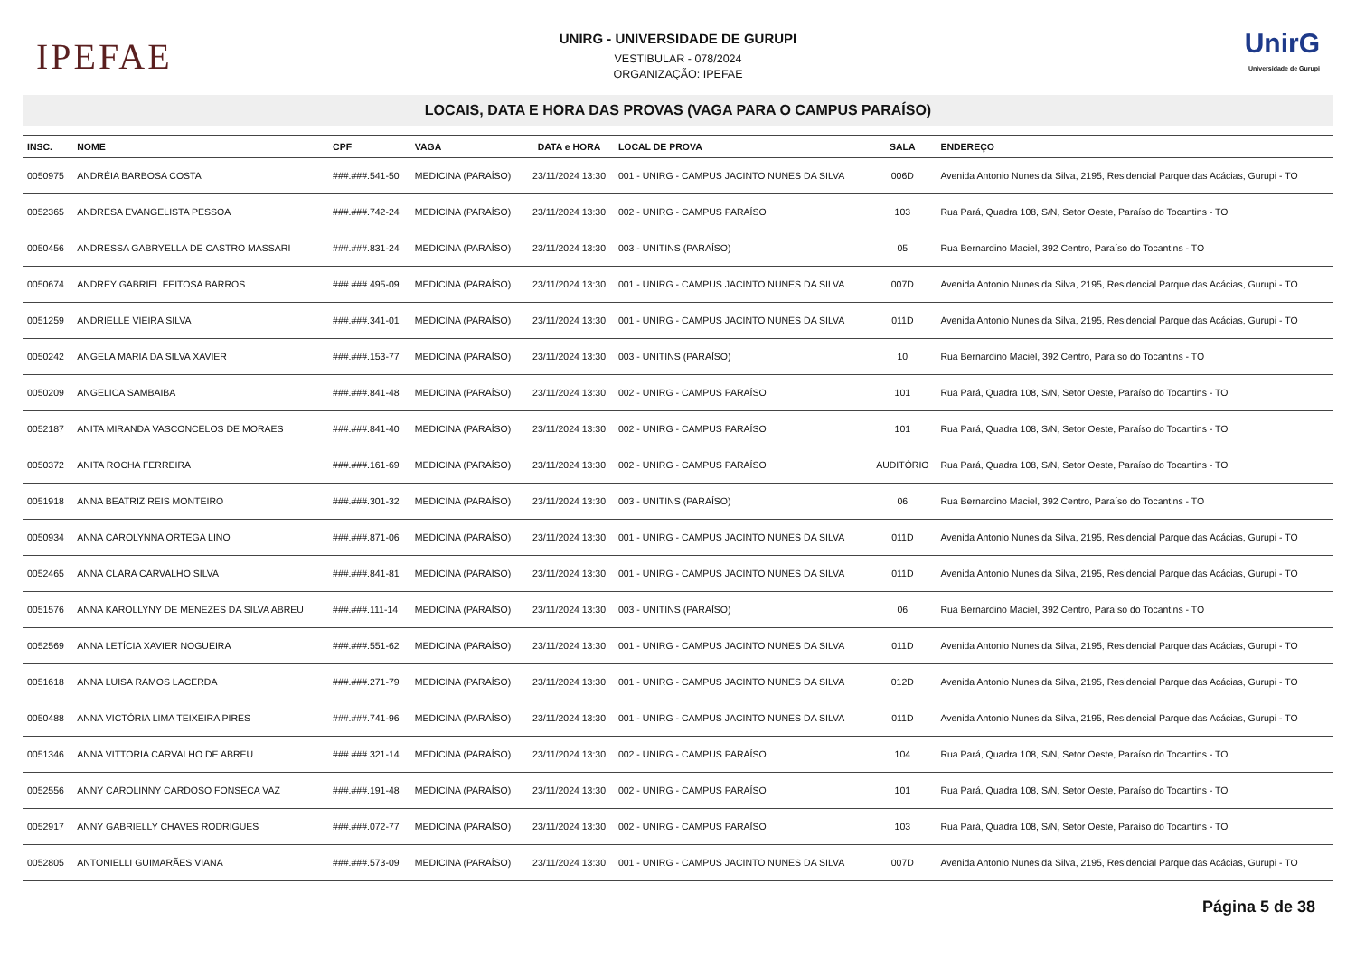IPEFAE
UNIRG - UNIVERSIDADE DE GURUPI
VESTIBULAR - 078/2024
ORGANIZAÇÃO: IPEFAE
UnirG
Universidade de Gurupi
LOCAIS, DATA E HORA DAS PROVAS (VAGA PARA O CAMPUS PARAÍSO)
| INSC. | NOME | CPF | VAGA | DATA e HORA | LOCAL DE PROVA | SALA | ENDEREÇO |
| --- | --- | --- | --- | --- | --- | --- | --- |
| 0050975 | ANDRÉIA BARBOSA COSTA | ###.###.541-50 | MEDICINA (PARAÍSO) | 23/11/2024 13:30 | 001 - UNIRG - CAMPUS JACINTO NUNES DA SILVA | 006D | Avenida Antonio Nunes da Silva, 2195, Residencial Parque das Acácias, Gurupi - TO |
| 0052365 | ANDRESA EVANGELISTA PESSOA | ###.###.742-24 | MEDICINA (PARAÍSO) | 23/11/2024 13:30 | 002 - UNIRG - CAMPUS PARAÍSO | 103 | Rua Pará, Quadra 108, S/N, Setor Oeste, Paraíso do Tocantins - TO |
| 0050456 | ANDRESSA GABRYELLA DE CASTRO MASSARI | ###.###.831-24 | MEDICINA (PARAÍSO) | 23/11/2024 13:30 | 003 - UNITINS (PARAÍSO) | 05 | Rua Bernardino Maciel, 392 Centro, Paraíso do Tocantins - TO |
| 0050674 | ANDREY GABRIEL FEITOSA BARROS | ###.###.495-09 | MEDICINA (PARAÍSO) | 23/11/2024 13:30 | 001 - UNIRG - CAMPUS JACINTO NUNES DA SILVA | 007D | Avenida Antonio Nunes da Silva, 2195, Residencial Parque das Acácias, Gurupi - TO |
| 0051259 | ANDRIELLE VIEIRA SILVA | ###.###.341-01 | MEDICINA (PARAÍSO) | 23/11/2024 13:30 | 001 - UNIRG - CAMPUS JACINTO NUNES DA SILVA | 011D | Avenida Antonio Nunes da Silva, 2195, Residencial Parque das Acácias, Gurupi - TO |
| 0050242 | ANGELA MARIA DA SILVA XAVIER | ###.###.153-77 | MEDICINA (PARAÍSO) | 23/11/2024 13:30 | 003 - UNITINS (PARAÍSO) | 10 | Rua Bernardino Maciel, 392 Centro, Paraíso do Tocantins - TO |
| 0050209 | ANGELICA SAMBAIBA | ###.###.841-48 | MEDICINA (PARAÍSO) | 23/11/2024 13:30 | 002 - UNIRG - CAMPUS PARAÍSO | 101 | Rua Pará, Quadra 108, S/N, Setor Oeste, Paraíso do Tocantins - TO |
| 0052187 | ANITA MIRANDA VASCONCELOS DE MORAES | ###.###.841-40 | MEDICINA (PARAÍSO) | 23/11/2024 13:30 | 002 - UNIRG - CAMPUS PARAÍSO | 101 | Rua Pará, Quadra 108, S/N, Setor Oeste, Paraíso do Tocantins - TO |
| 0050372 | ANITA ROCHA FERREIRA | ###.###.161-69 | MEDICINA (PARAÍSO) | 23/11/2024 13:30 | 002 - UNIRG - CAMPUS PARAÍSO | AUDITÓRIO | Rua Pará, Quadra 108, S/N, Setor Oeste, Paraíso do Tocantins - TO |
| 0051918 | ANNA BEATRIZ REIS MONTEIRO | ###.###.301-32 | MEDICINA (PARAÍSO) | 23/11/2024 13:30 | 003 - UNITINS (PARAÍSO) | 06 | Rua Bernardino Maciel, 392 Centro, Paraíso do Tocantins - TO |
| 0050934 | ANNA CAROLYNNA ORTEGA LINO | ###.###.871-06 | MEDICINA (PARAÍSO) | 23/11/2024 13:30 | 001 - UNIRG - CAMPUS JACINTO NUNES DA SILVA | 011D | Avenida Antonio Nunes da Silva, 2195, Residencial Parque das Acácias, Gurupi - TO |
| 0052465 | ANNA CLARA CARVALHO SILVA | ###.###.841-81 | MEDICINA (PARAÍSO) | 23/11/2024 13:30 | 001 - UNIRG - CAMPUS JACINTO NUNES DA SILVA | 011D | Avenida Antonio Nunes da Silva, 2195, Residencial Parque das Acácias, Gurupi - TO |
| 0051576 | ANNA KAROLLYNY DE MENEZES DA SILVA ABREU | ###.###.111-14 | MEDICINA (PARAÍSO) | 23/11/2024 13:30 | 003 - UNITINS (PARAÍSO) | 06 | Rua Bernardino Maciel, 392 Centro, Paraíso do Tocantins - TO |
| 0052569 | ANNA LETÍCIA XAVIER NOGUEIRA | ###.###.551-62 | MEDICINA (PARAÍSO) | 23/11/2024 13:30 | 001 - UNIRG - CAMPUS JACINTO NUNES DA SILVA | 011D | Avenida Antonio Nunes da Silva, 2195, Residencial Parque das Acácias, Gurupi - TO |
| 0051618 | ANNA LUISA RAMOS LACERDA | ###.###.271-79 | MEDICINA (PARAÍSO) | 23/11/2024 13:30 | 001 - UNIRG - CAMPUS JACINTO NUNES DA SILVA | 012D | Avenida Antonio Nunes da Silva, 2195, Residencial Parque das Acácias, Gurupi - TO |
| 0050488 | ANNA VICTÓRIA LIMA TEIXEIRA PIRES | ###.###.741-96 | MEDICINA (PARAÍSO) | 23/11/2024 13:30 | 001 - UNIRG - CAMPUS JACINTO NUNES DA SILVA | 011D | Avenida Antonio Nunes da Silva, 2195, Residencial Parque das Acácias, Gurupi - TO |
| 0051346 | ANNA VITTORIA CARVALHO DE ABREU | ###.###.321-14 | MEDICINA (PARAÍSO) | 23/11/2024 13:30 | 002 - UNIRG - CAMPUS PARAÍSO | 104 | Rua Pará, Quadra 108, S/N, Setor Oeste, Paraíso do Tocantins - TO |
| 0052556 | ANNY CAROLINNY CARDOSO FONSECA VAZ | ###.###.191-48 | MEDICINA (PARAÍSO) | 23/11/2024 13:30 | 002 - UNIRG - CAMPUS PARAÍSO | 101 | Rua Pará, Quadra 108, S/N, Setor Oeste, Paraíso do Tocantins - TO |
| 0052917 | ANNY GABRIELLY CHAVES RODRIGUES | ###.###.072-77 | MEDICINA (PARAÍSO) | 23/11/2024 13:30 | 002 - UNIRG - CAMPUS PARAÍSO | 103 | Rua Pará, Quadra 108, S/N, Setor Oeste, Paraíso do Tocantins - TO |
| 0052805 | ANTONIELLI GUIMARÃES VIANA | ###.###.573-09 | MEDICINA (PARAÍSO) | 23/11/2024 13:30 | 001 - UNIRG - CAMPUS JACINTO NUNES DA SILVA | 007D | Avenida Antonio Nunes da Silva, 2195, Residencial Parque das Acácias, Gurupi - TO |
Página 5 de 38